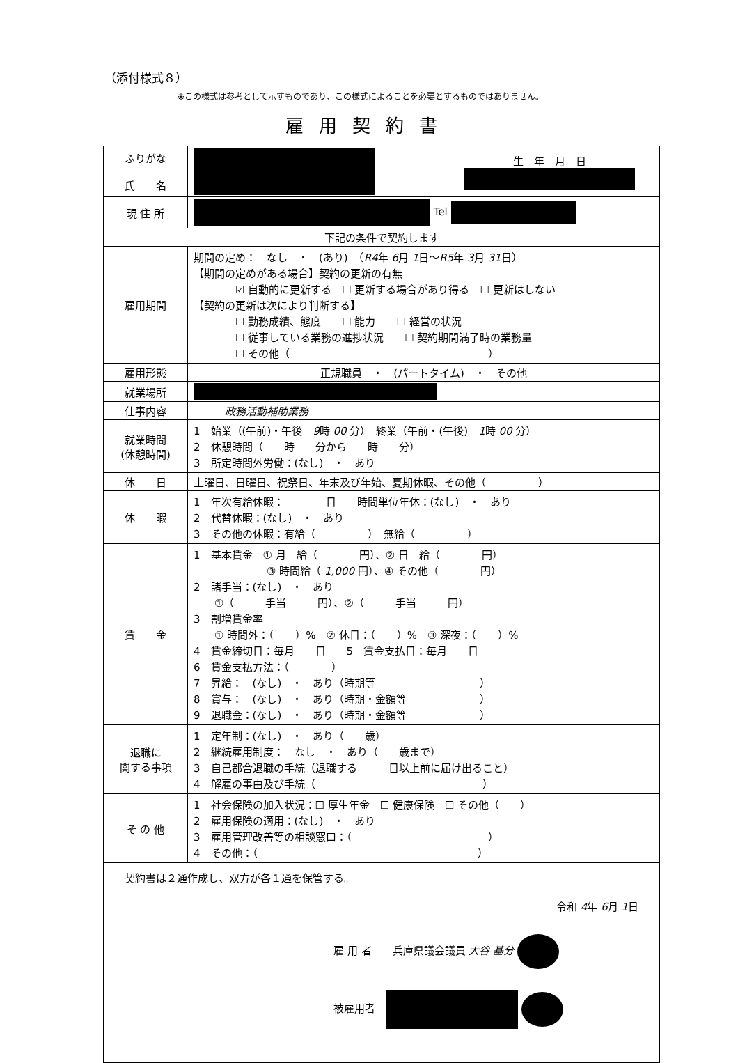（添付様式８）
※この様式は参考として示すものであり、この様式によることを必要とするものではありません。
雇用契約書
| ふりがな 氏 名 | | 生 年 月 日 |
| 現 住 所 | Tel | |
| 下記の条件で契約します | | |
| 雇用期間 | 期間の定め： なし ・ (あり) （ R4 年 6 月 1 日～ R5 年 3 月 31 日） 【期間の定めがある場合】契約の更新の有無 ☑ 自動的に更新する ☐ 更新する場合があり得る ☐ 更新はしない 【契約の更新は次により判断する】 ☐ 勤務成績、態度 ☐ 能力 ☐ 経営の状況 ☐ 従事している業務の進捗状況 ☐ 契約期間満了時の業務量 ☐ その他（ ） | |
| 雇用形態 | 正規職員 ・ (パートタイム) ・ その他 | |
| 就業場所 | | |
| 仕事内容 | 政務活動補助業務 | |
| 就業時間 (休憩時間) | 1 始業（(午前)・午後 9 時 00 分） 終業（午前・(午後) 1 時 00 分） 2 休憩時間（ 時 分から 時 分） 3 所定時間外労働：(なし) ・ あり | |
| 休 日 | 土曜日、日曜日、祝祭日、年末及び年始、夏期休暇、その他（ ） | |
| 休 暇 | 1 年次有給休暇： 日 時間単位年休：(なし) ・ あり 2 代替休暇：(なし) ・ あり 3 その他の休暇：有給（ ） 無給（ ） | |
| 賃 金 | 1 基本賃金 ① 月 給（ 円）、② 日 給（ 円） ③ 時間給（ 1,000 円）、④ その他（ 円） 2 諸手当：(なし) ・ あり ①（ 手当 円）、②（ 手当 円） 3 割増賃金率 ① 時間外：（ ）% ② 休日：（ ）% ③ 深夜：（ ）% 4 賃金締切日：毎月 日 5 賃金支払日：毎月 日 6 賃金支払方法：（ ） 7 昇給： (なし) ・ あり（時期等 ） 8 賞与： (なし) ・ あり（時期・金額等 ） 9 退職金：(なし) ・ あり（時期・金額等 ） | |
| 退職に 関する事項 | 1 定年制：(なし) ・ あり（ 歳） 2 継続雇用制度： なし ・ あり（ 歳まで） 3 自己都合退職の手続（退職する 日以上前に届け出ること） 4 解雇の事由及び手続（ ） | |
| そ の 他 | 1 社会保険の加入状況：☐ 厚生年金 ☐ 健康保険 ☐ その他（ ） 2 雇用保険の適用：(なし) ・ あり 3 雇用管理改善等の相談窓口：（ ） 4 その他：（ ） | |
| 契約書は２通作成し、双方が各１通を保管する。 令和 4 年 6 月 1 日 雇 用 者 兵庫県議会議員 大谷 基分 被雇用者 | | |